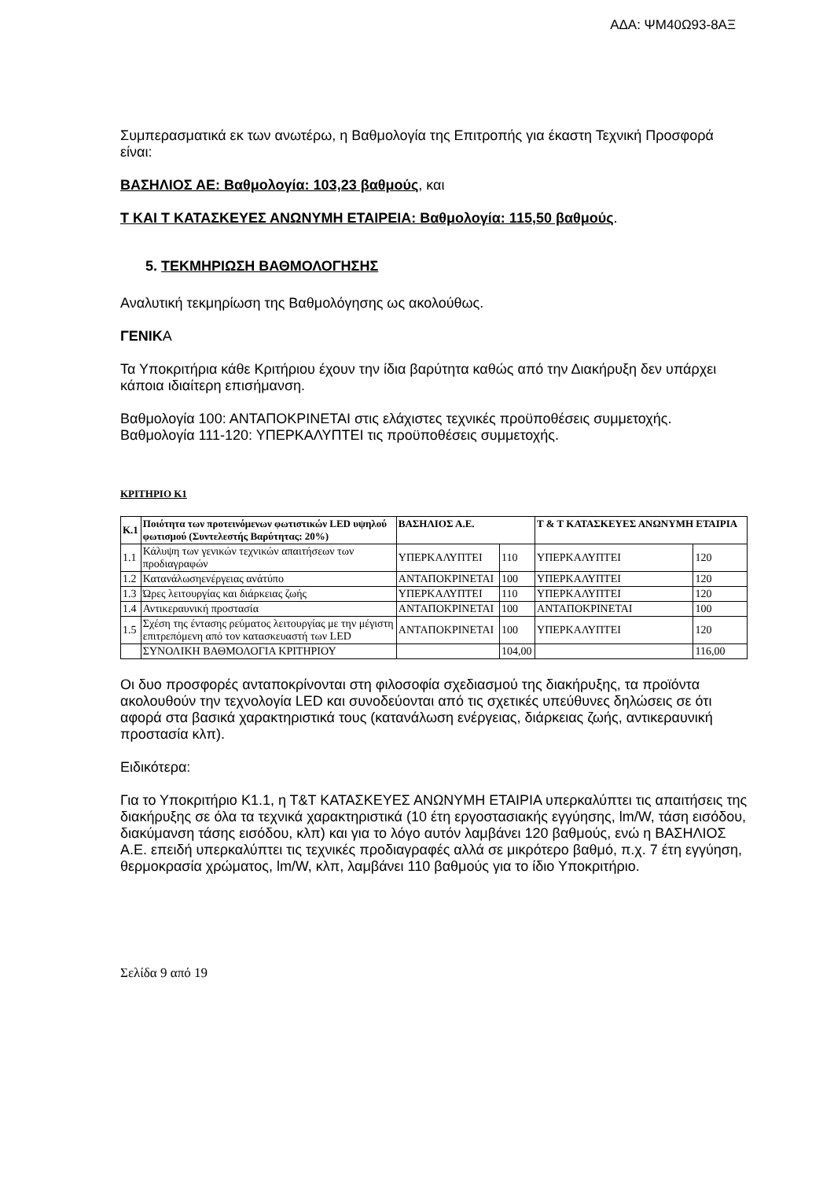ΑΔΑ: ΨΜ40Ω93-8ΑΞ
Συμπερασματικά εκ των ανωτέρω, η Βαθμολογία της Επιτροπής για έκαστη Τεχνική Προσφορά είναι:
ΒΑΣΗΛΙΟΣ ΑΕ: Βαθμολογία: 103,23 βαθμούς, και
Τ ΚΑΙ Τ ΚΑΤΑΣΚΕΥΕΣ ΑΝΩΝΥΜΗ ΕΤΑΙΡΕΙΑ: Βαθμολογία: 115,50 βαθμούς.
5. ΤΕΚΜΗΡΙΩΣΗ ΒΑΘΜΟΛΟΓΗΣΗΣ
Αναλυτική τεκμηρίωση της Βαθμολόγησης ως ακολούθως.
ΓΕΝΙΚΑ
Τα Υποκριτήρια κάθε Κριτήριου έχουν την ίδια βαρύτητα καθώς από την Διακήρυξη δεν υπάρχει κάποια ιδιαίτερη επισήμανση.
Βαθμολογία 100: ΑΝΤΑΠΟΚΡΙΝΕΤΑΙ στις ελάχιστες τεχνικές προϋποθέσεις συμμετοχής.
Βαθμολογία 111-120: ΥΠΕΡΚΑΛΥΠΤΕΙ τις προϋποθέσεις συμμετοχής.
ΚΡΙΤΗΡΙΟ Κ1
| Κ.1 | Ποιότητα των προτεινόμενων φωτιστικών LED υψηλού φωτισμού (Συντελεστής Βαρύτητας: 20%) | ΒΑΣΗΛΙΟΣ Α.Ε. | | Τ & Τ ΚΑΤΑΣΚΕΥΕΣ ΑΝΩΝΥΜΗ ΕΤΑΙΡΙΑ | |
| --- | --- | --- | --- | --- | --- |
| 1.1 | Κάλυψη των γενικών τεχνικών απαιτήσεων των προδιαγραφών | ΥΠΕΡΚΑΛΥΠΤΕΙ | 110 | ΥΠΕΡΚΑΛΥΠΤΕΙ | 120 |
| 1.2 | Κατανάλωσηενέργειας ανάτύπο | ΑΝΤΑΠΟΚΡΙΝΕΤΑΙ | 100 | ΥΠΕΡΚΑΛΥΠΤΕΙ | 120 |
| 1.3 | Ώρες λειτουργίας και διάρκειας ζωής | ΥΠΕΡΚΑΛΥΠΤΕΙ | 110 | ΥΠΕΡΚΑΛΥΠΤΕΙ | 120 |
| 1.4 | Αντικεραυνική προστασία | ΑΝΤΑΠΟΚΡΙΝΕΤΑΙ | 100 | ΑΝΤΑΠΟΚΡΙΝΕΤΑΙ | 100 |
| 1.5 | Σχέση της έντασης ρεύματος λειτουργίας με την μέγιστη επιτρεπόμενη από τον κατασκευαστή των LED | ΑΝΤΑΠΟΚΡΙΝΕΤΑΙ | 100 | ΥΠΕΡΚΑΛΥΠΤΕΙ | 120 |
| | ΣΥΝΟΛΙΚΗ ΒΑΘΜΟΛΟΓΙΑ ΚΡΙΤΗΡΙΟΥ | | 104,00 | | 116,00 |
Οι δυο προσφορές ανταποκρίνονται στη φιλοσοφία σχεδιασμού της διακήρυξης, τα προϊόντα ακολουθούν την τεχνολογία LED και συνοδεύονται από τις σχετικές υπεύθυνες δηλώσεις σε ότι αφορά στα βασικά χαρακτηριστικά τους (κατανάλωση ενέργειας, διάρκειας ζωής, αντικεραυνική προστασία κλπ).
Ειδικότερα:
Για το Υποκριτήριο Κ1.1, η Τ&Τ ΚΑΤΑΣΚΕΥΕΣ ΑΝΩΝΥΜΗ ΕΤΑΙΡΙΑ υπερκαλύπτει τις απαιτήσεις της διακήρυξης σε όλα τα τεχνικά χαρακτηριστικά (10 έτη εργοστασιακής εγγύησης, lm/W, τάση εισόδου, διακύμανση τάσης εισόδου, κλπ) και για το λόγο αυτόν λαμβάνει 120 βαθμούς, ενώ η ΒΑΣΗΛΙΟΣ Α.Ε. επειδή υπερκαλύπτει τις τεχνικές προδιαγραφές αλλά σε μικρότερο βαθμό, π.χ. 7 έτη εγγύηση, θερμοκρασία χρώματος, lm/W, κλπ, λαμβάνει 110 βαθμούς για το ίδιο Υποκριτήριο.
Σελίδα 9 από 19